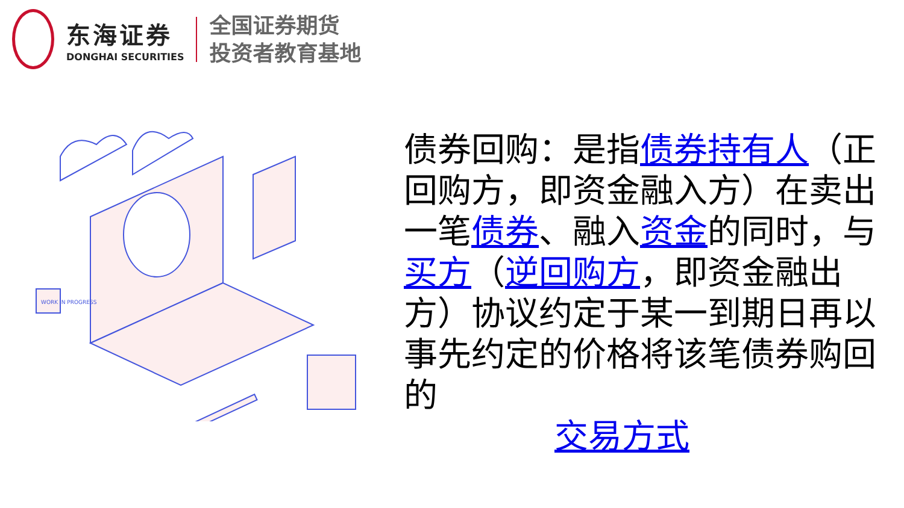东海证券
DONGHAI SECURITIES
全国证券期货
投资者教育基地
WORK IN PROGRESS
债券回购：是指债券持有人（正回购方，即资金融入方）在卖出一笔债券、融入资金的同时，与买方（逆回购方，即资金融出方）协议约定于某一到期日再以事先约定的价格将该笔债券购回的
交易方式